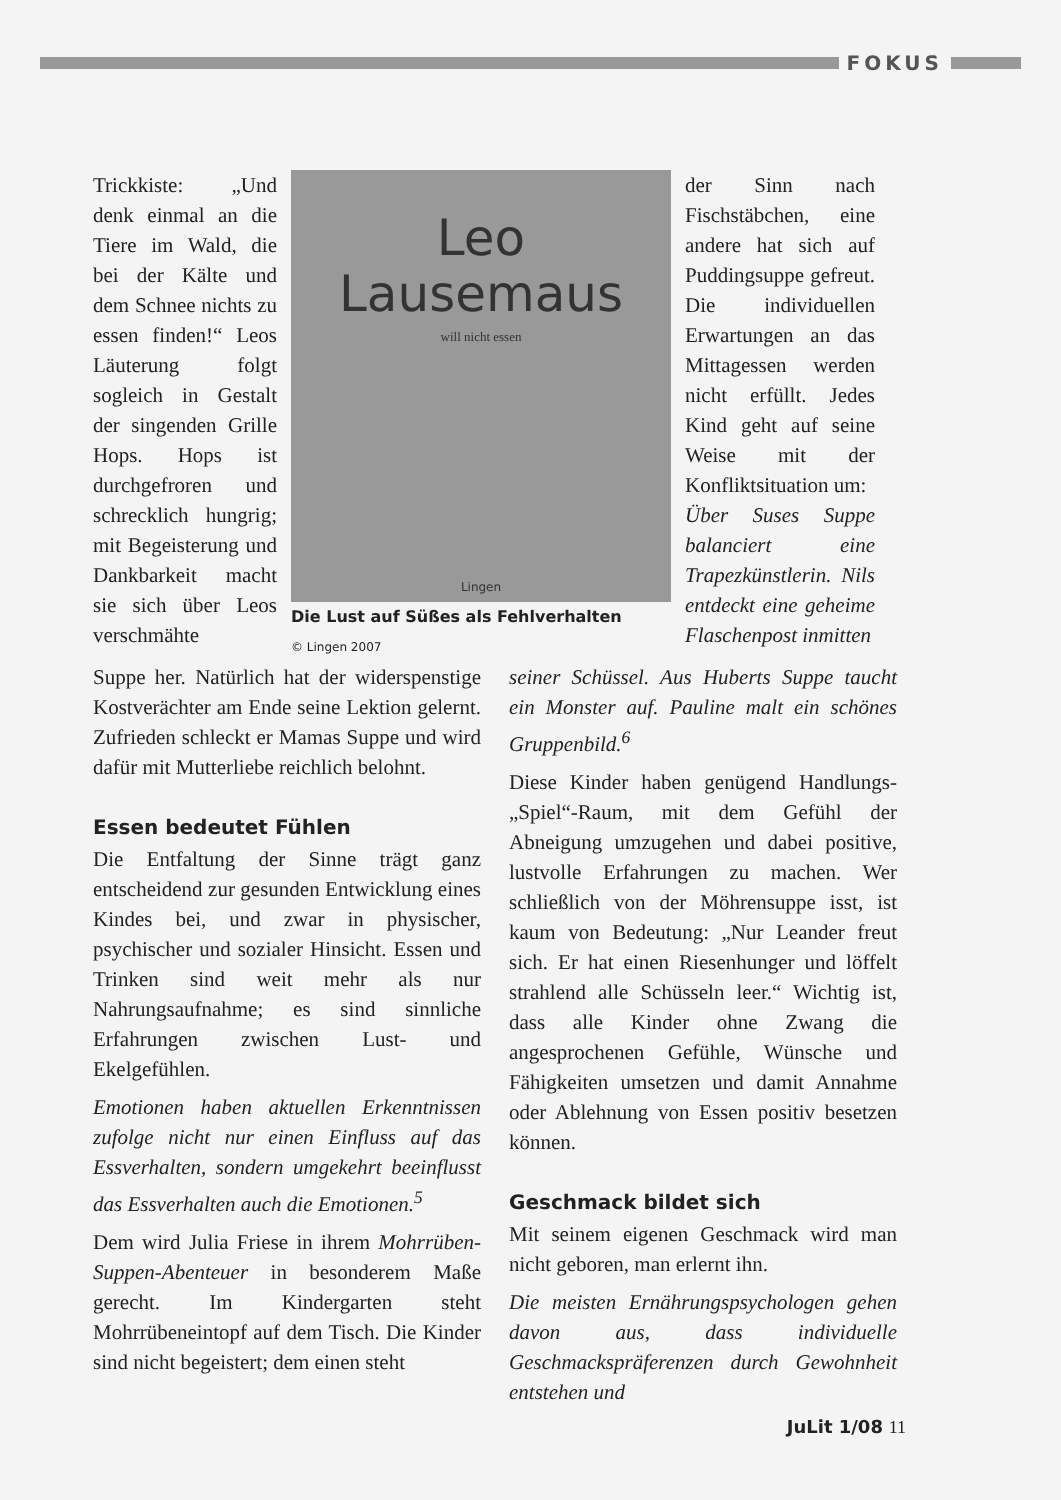FOKUS
Trickkiste: „Und denk einmal an die Tiere im Wald, die bei der Kälte und dem Schnee nichts zu essen finden!“ Leos Läuterung folgt sogleich in Gestalt der singenden Grille Hops. Hops ist durchgefroren und schrecklich hungrig; mit Begeisterung und Dankbarkeit macht sie sich über Leos verschmähte
Leo
Lausemaus
will nicht essen
Lingen
Die Lust auf Süßes als Fehlverhalten
© Lingen 2007
der Sinn nach Fischstäbchen, eine andere hat sich auf Puddingsuppe gefreut. Die individuellen Erwartungen an das Mittagessen werden nicht erfüllt. Jedes Kind geht auf seine Weise mit der Konfliktsituation um:
Über Suses Suppe balanciert eine Trapezkünstlerin. Nils entdeckt eine geheime Flaschenpost inmitten
Suppe her. Natürlich hat der widerspenstige Kostverächter am Ende seine Lektion gelernt. Zufrieden schleckt er Mamas Suppe und wird dafür mit Mutterliebe reichlich belohnt.
Essen bedeutet Fühlen
Die Entfaltung der Sinne trägt ganz entscheidend zur gesunden Entwicklung eines Kindes bei, und zwar in physischer, psychischer und sozialer Hinsicht. Essen und Trinken sind weit mehr als nur Nahrungsaufnahme; es sind sinnliche Erfahrungen zwischen Lust- und Ekelgefühlen.
Emotionen haben aktuellen Erkenntnissen zufolge nicht nur einen Einfluss auf das Essverhalten, sondern umgekehrt beeinflusst das Essverhalten auch die Emotionen.<sup>5</sup>
Dem wird Julia Friese in ihrem Mohrrüben-Suppen-Abenteuer in besonderem Maße gerecht. Im Kindergarten steht Mohrrübeneintopf auf dem Tisch. Die Kinder sind nicht begeistert; dem einen steht
seiner Schüssel. Aus Huberts Suppe taucht ein Monster auf. Pauline malt ein schönes Gruppenbild.<sup>6</sup>
Diese Kinder haben genügend Handlungs-„Spiel“-Raum, mit dem Gefühl der Abneigung umzugehen und dabei positive, lustvolle Erfahrungen zu machen. Wer schließlich von der Möhrensuppe isst, ist kaum von Bedeutung: „Nur Leander freut sich. Er hat einen Riesenhunger und löffelt strahlend alle Schüsseln leer.“ Wichtig ist, dass alle Kinder ohne Zwang die angesprochenen Gefühle, Wünsche und Fähigkeiten umsetzen und damit Annahme oder Ablehnung von Essen positiv besetzen können.
Geschmack bildet sich
Mit seinem eigenen Geschmack wird man nicht geboren, man erlernt ihn.
Die meisten Ernährungspsychologen gehen davon aus, dass individuelle Geschmackspräferenzen durch Gewohnheit entstehen und
JuLit 1/08 11